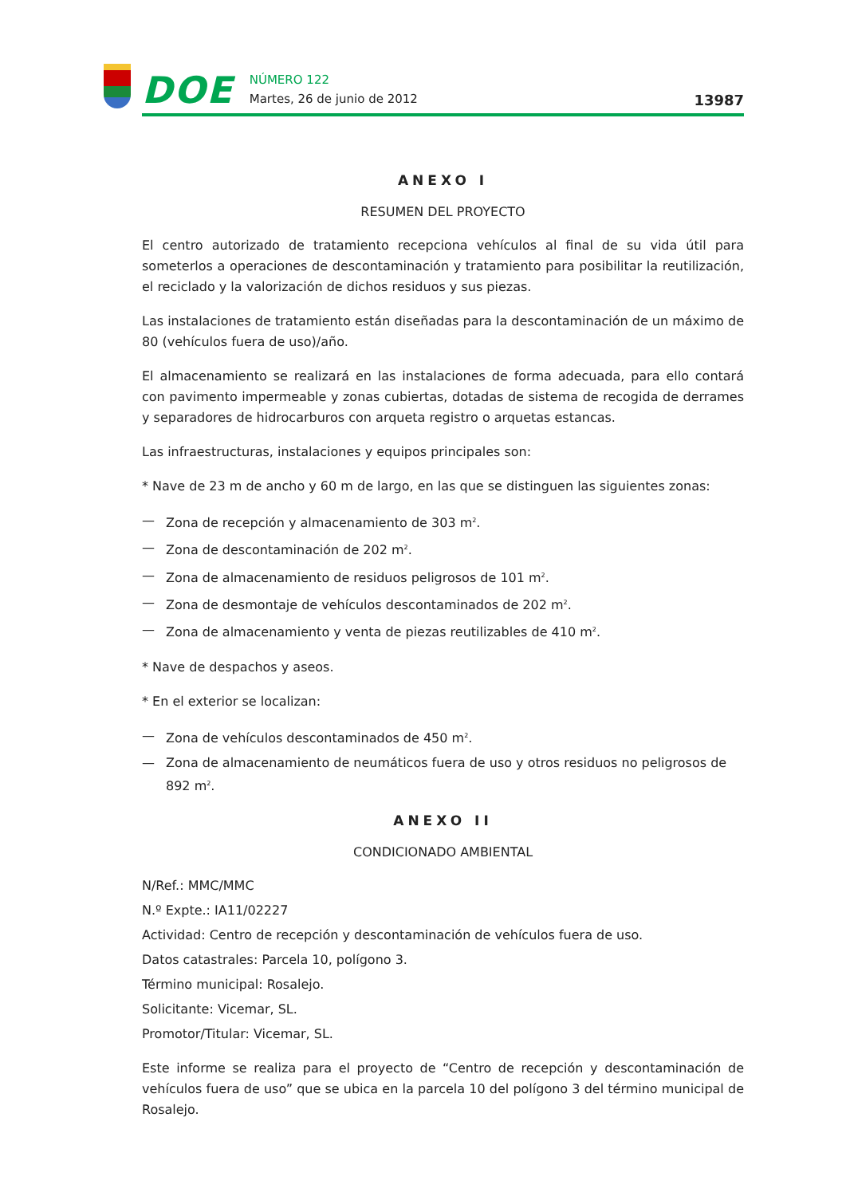DOE
NÚMERO 122
Martes, 26 de junio de 2012
13987
ANEXO I
RESUMEN DEL PROYECTO
El centro autorizado de tratamiento recepciona vehículos al final de su vida útil para someterlos a operaciones de descontaminación y tratamiento para posibilitar la reutilización, el reciclado y la valorización de dichos residuos y sus piezas.
Las instalaciones de tratamiento están diseñadas para la descontaminación de un máximo de 80 (vehículos fuera de uso)/año.
El almacenamiento se realizará en las instalaciones de forma adecuada, para ello contará con pavimento impermeable y zonas cubiertas, dotadas de sistema de recogida de derrames y separadores de hidrocarburos con arqueta registro o arquetas estancas.
Las infraestructuras, instalaciones y equipos principales son:
* Nave de 23 m de ancho y 60 m de largo, en las que se distinguen las siguientes zonas:
— Zona de recepción y almacenamiento de 303 m<sup>2</sup>.
— Zona de descontaminación de 202 m<sup>2</sup>.
— Zona de almacenamiento de residuos peligrosos de 101 m<sup>2</sup>.
— Zona de desmontaje de vehículos descontaminados de 202 m<sup>2</sup>.
— Zona de almacenamiento y venta de piezas reutilizables de 410 m<sup>2</sup>.
* Nave de despachos y aseos.
* En el exterior se localizan:
— Zona de vehículos descontaminados de 450 m<sup>2</sup>.
— Zona de almacenamiento de neumáticos fuera de uso y otros residuos no peligrosos de 892 m<sup>2</sup>.
ANEXO II
CONDICIONADO AMBIENTAL
N/Ref.: MMC/MMC
N.º Expte.: IA11/02227
Actividad: Centro de recepción y descontaminación de vehículos fuera de uso.
Datos catastrales: Parcela 10, polígono 3.
Término municipal: Rosalejo.
Solicitante: Vicemar, SL.
Promotor/Titular: Vicemar, SL.
Este informe se realiza para el proyecto de “Centro de recepción y descontaminación de vehículos fuera de uso” que se ubica en la parcela 10 del polígono 3 del término municipal de Rosalejo.